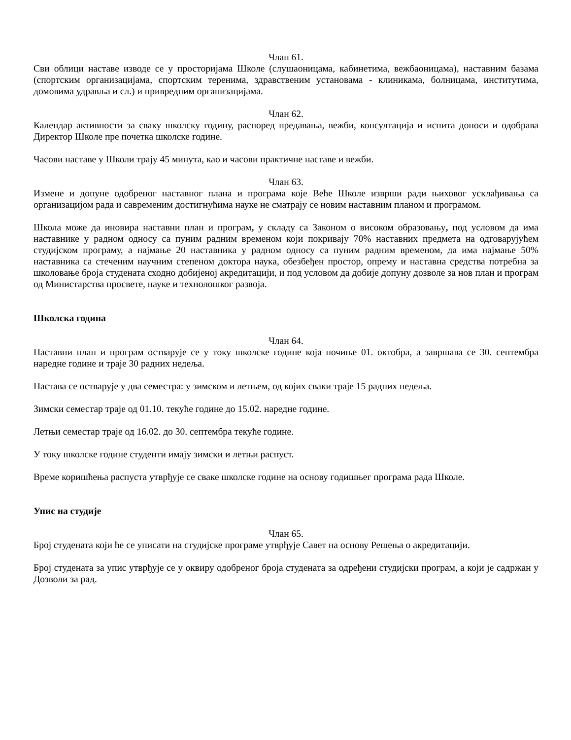Члан 61.
Сви облици наставе изводе се у просторијама Школе (слушаоницама, кабинетима, вежбаоницама), наставним базама (спортским организацијама, спортским теренима, здравственим установама - клиникама, болницама, институтима, домовима удравља и сл.) и привредним организацијама.
Члан 62.
Календар активности за сваку школску годину, распоред предавања, вежби, консултација и испита доноси и одобрава Директор Школе пре почетка школске године.
Часови наставе у Школи трају 45 минута, као и часови практичне наставе и вежби.
Члан 63.
Измене и допуне одобреног наставног плана и програма које Веће Школе изврши ради њиховог усклађивања са организацијом рада и савременим достигнућима науке не сматрају се новим наставним планом и програмом.
Школа може да иновира наставни план и програм, у складу са Законом о високом образовању, под условом да има наставнике у радном односу са пуним радним временом који покривају 70% наставних предмета на одговарујућем студијском програму, а најмање 20 наставника у радном односу са пуним радним временом, да има најмање 50% наставника са стеченим научним степеном доктора наука, обезбеђен простор, опрему и наставна средства потребна за школовање броја студената сходно добијеној акредитацији, и под условом да добије допуну дозволе за нов план и програм од Министарства просвете, науке и технолошког развоја.
Школска година
Члан 64.
Наставни план и програм остварује се у току школске године која почиње 01. октобра, а завршава се 30. септембра наредне године и траје 30 радних недеља.
Настава се остварује у два семестра: у зимском и летњем, од којих сваки траје 15 радних недеља.
Зимски семестар траје од 01.10. текуће године до 15.02. наредне године.
Летњи семестар траје од 16.02. до 30. септембра текуће године.
У току школске године студенти имају зимски и летњи распуст.
Време коришћења распуста утврђује се сваке школске године на основу годишњег програма рада Школе.
Упис на студије
Члан 65.
Број студената који ће се уписати на студијске програме утврђује Савет на основу Решења о акредитацији.
Број студената за упис утврђује се у оквиру одобреног броја студената за одређени студијски програм, а који је садржан у Дозволи за рад.